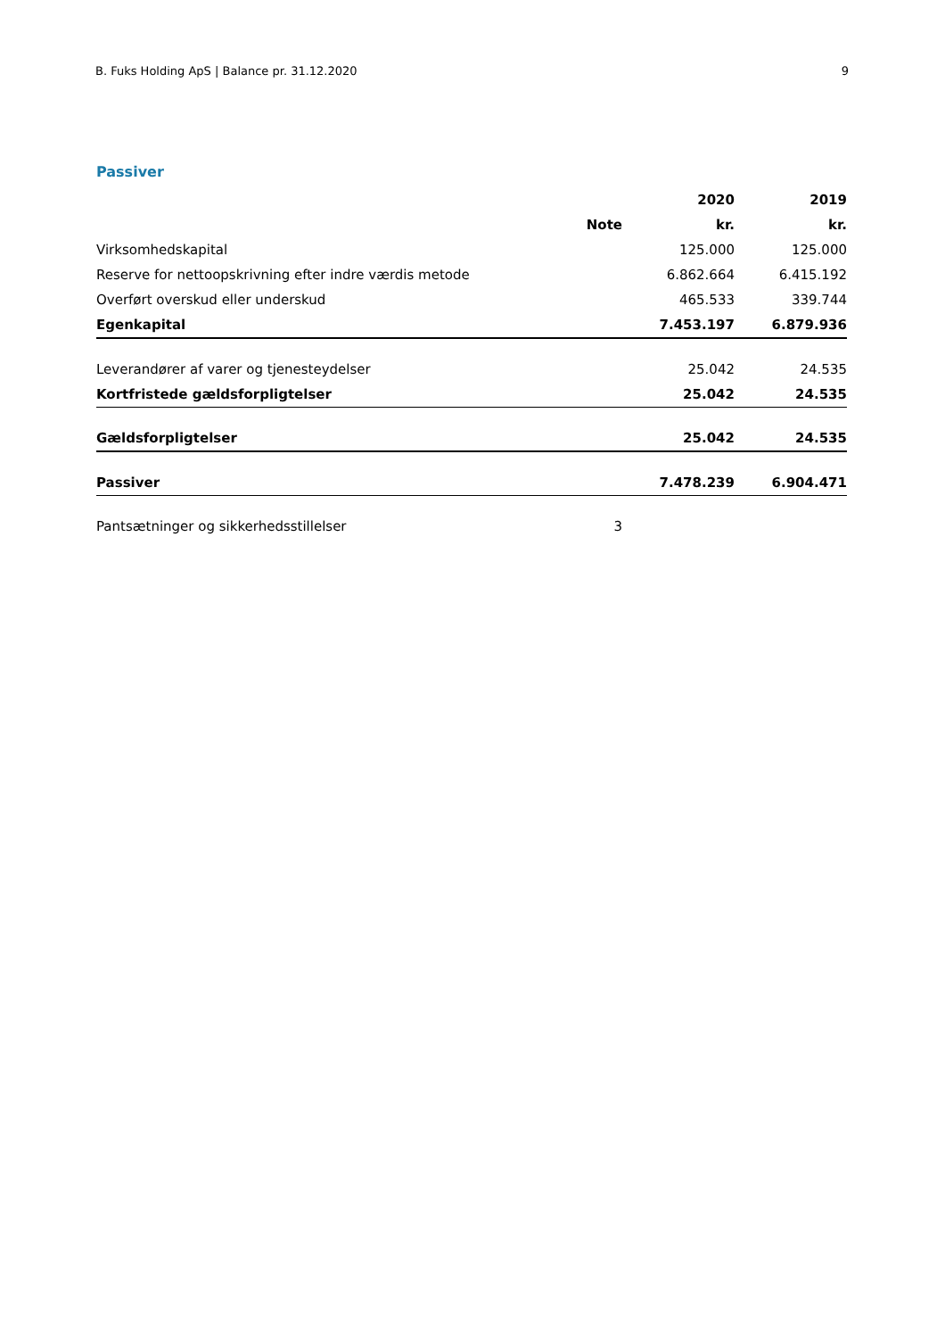B. Fuks Holding ApS | Balance pr. 31.12.2020 9
Passiver
| | | 2020 | 2019 |
| --- | --- | --- | --- |
| | Note | kr. | kr. |
| Virksomhedskapital | | 125.000 | 125.000 |
| Reserve for nettoopskrivning efter indre værdis metode | | 6.862.664 | 6.415.192 |
| Overført overskud eller underskud | | 465.533 | 339.744 |
| Egenkapital | | 7.453.197 | 6.879.936 |
| Leverandører af varer og tjenesteydelser | | 25.042 | 24.535 |
| Kortfristede gældsforpligtelser | | 25.042 | 24.535 |
| Gældsforpligtelser | | 25.042 | 24.535 |
| Passiver | | 7.478.239 | 6.904.471 |
| Pantsætninger og sikkerhedsstillelser | 3 | | |